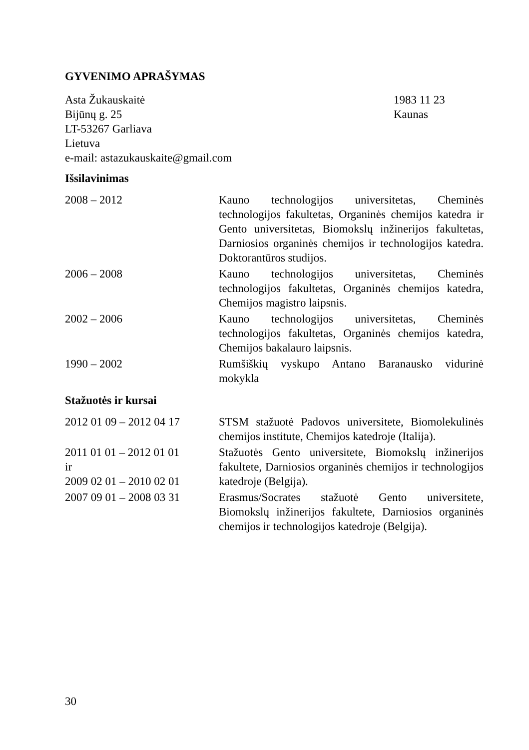GYVENIMO APRAŠYMAS
Asta Žukauskaitė
Bijūnų g. 25
LT-53267 Garliava
Lietuva
e-mail: astazukauskaite@gmail.com
1983 11 23
Kaunas
Išsilavinimas
| 2008 – 2012 | Kauno technologijos universitetas, Cheminės technologijos fakultetas, Organinės chemijos katedra ir Gento universitetas, Biomokslų inžinerijos fakultetas, Darniosios organinės chemijos ir technologijos katedra. Doktorantūros studijos. |
| 2006 – 2008 | Kauno technologijos universitetas, Cheminės technologijos fakultetas, Organinės chemijos katedra, Chemijos magistro laipsnis. |
| 2002 – 2006 | Kauno technologijos universitetas, Cheminės technologijos fakultetas, Organinės chemijos katedra, Chemijos bakalauro laipsnis. |
| 1990 – 2002 | Rumšiškių vyskupo Antano Baranausko vidurinė mokykla |
Stažuotės ir kursai
| 2012 01 09 – 2012 04 17 | STSM stažuotė Padovos universitete, Biomolekulinės chemijos institute, Chemijos katedroje (Italija). |
| 2011 01 01 – 2012 01 01 ir 2009 02 01 – 2010 02 01 | Stažuotės Gento universitete, Biomokslų inžinerijos fakultete, Darniosios organinės chemijos ir technologijos katedroje (Belgija). |
| 2007 09 01 – 2008 03 31 | Erasmus/Socrates stažuotė Gento universitete, Biomokslų inžinerijos fakultete, Darniosios organinės chemijos ir technologijos katedroje (Belgija). |
30